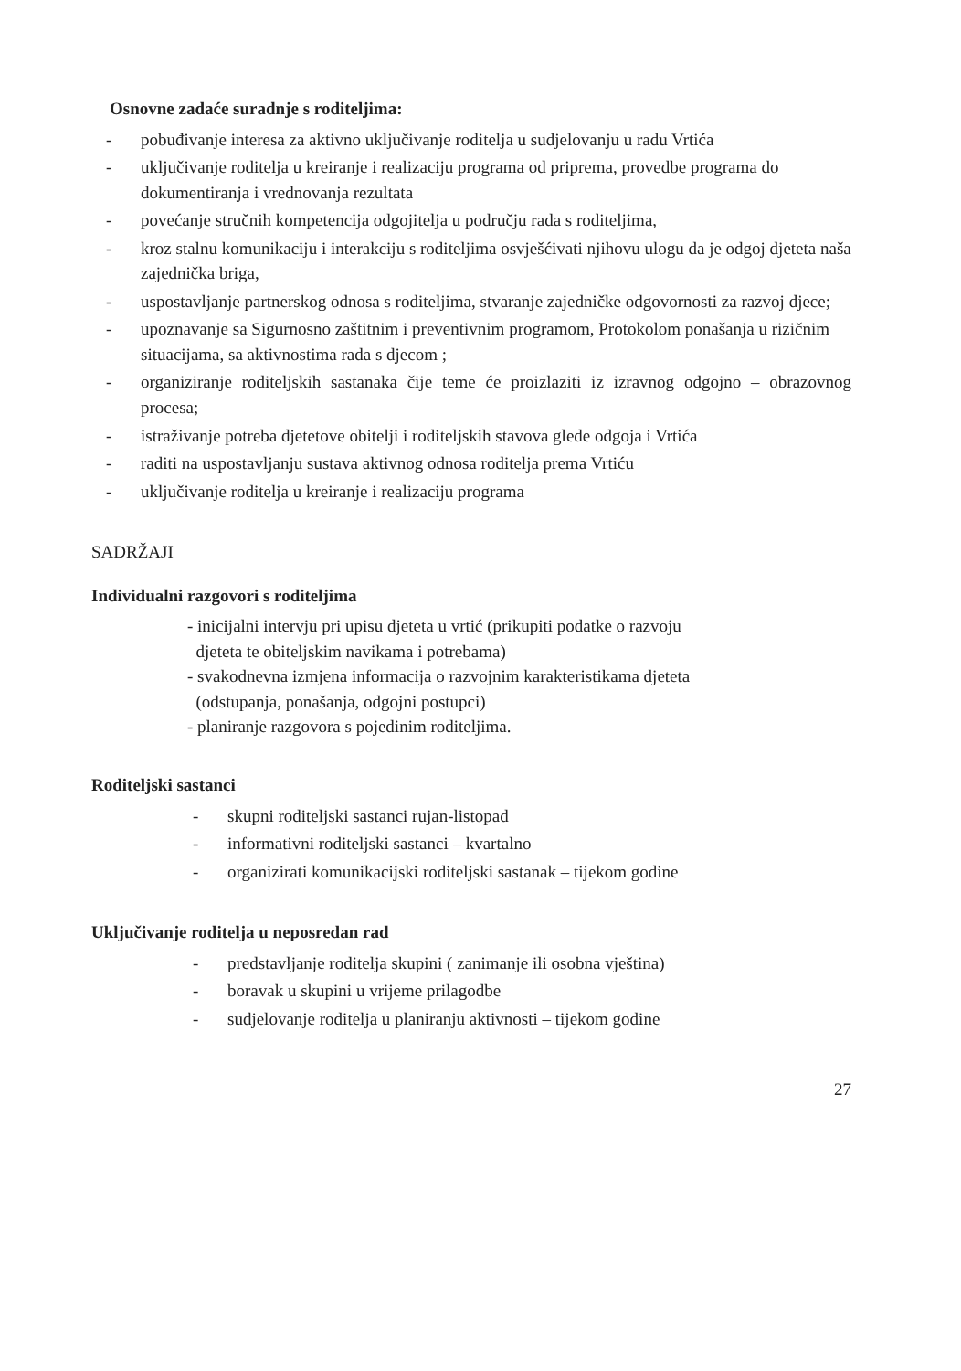Osnovne zadaće suradnje s roditeljima:
- pobuđivanje interesa za aktivno uključivanje roditelja u sudjelovanju u radu Vrtića
- uključivanje roditelja u kreiranje i realizaciju programa od priprema, provedbe programa do dokumentiranja i vrednovanja rezultata
- povećanje stručnih kompetencija odgojitelja u području rada s roditeljima,
- kroz stalnu komunikaciju i interakciju s roditeljima osvješćivati njihovu ulogu da je odgoj djeteta naša zajednička briga,
- uspostavljanje partnerskog odnosa s roditeljima, stvaranje zajedničke odgovornosti za razvoj djece;
- upoznavanje sa Sigurnosno zaštitnim i preventivnim programom, Protokolom ponašanja u rizičnim situacijama, sa aktivnostima rada s djecom ;
- organiziranje roditeljskih sastanaka čije teme će proizlaziti iz izravnog odgojno – obrazovnog procesa;
- istraživanje potreba djetetove obitelji i roditeljskih stavova glede odgoja i Vrtića
- raditi na uspostavljanju sustava aktivnog odnosa roditelja prema Vrtiću
- uključivanje roditelja u kreiranje i realizaciju programa
SADRŽAJI
Individualni razgovori s roditeljima
- inicijalni intervju pri upisu djeteta u vrtić (prikupiti podatke o razvoju
djeteta te obiteljskim navikama i potrebama)
- svakodnevna izmjena informacija o razvojnim karakteristikama djeteta
(odstupanja, ponašanja, odgojni postupci)
- planiranje razgovora s pojedinim roditeljima.
Roditeljski sastanci
- skupni roditeljski sastanci rujan-listopad
- informativni roditeljski sastanci – kvartalno
- organizirati komunikacijski roditeljski sastanak – tijekom godine
Uključivanje roditelja u neposredan rad
- predstavljanje roditelja skupini ( zanimanje ili osobna vještina)
- boravak u skupini u vrijeme prilagodbe
- sudjelovanje roditelja u planiranju aktivnosti – tijekom godine
27